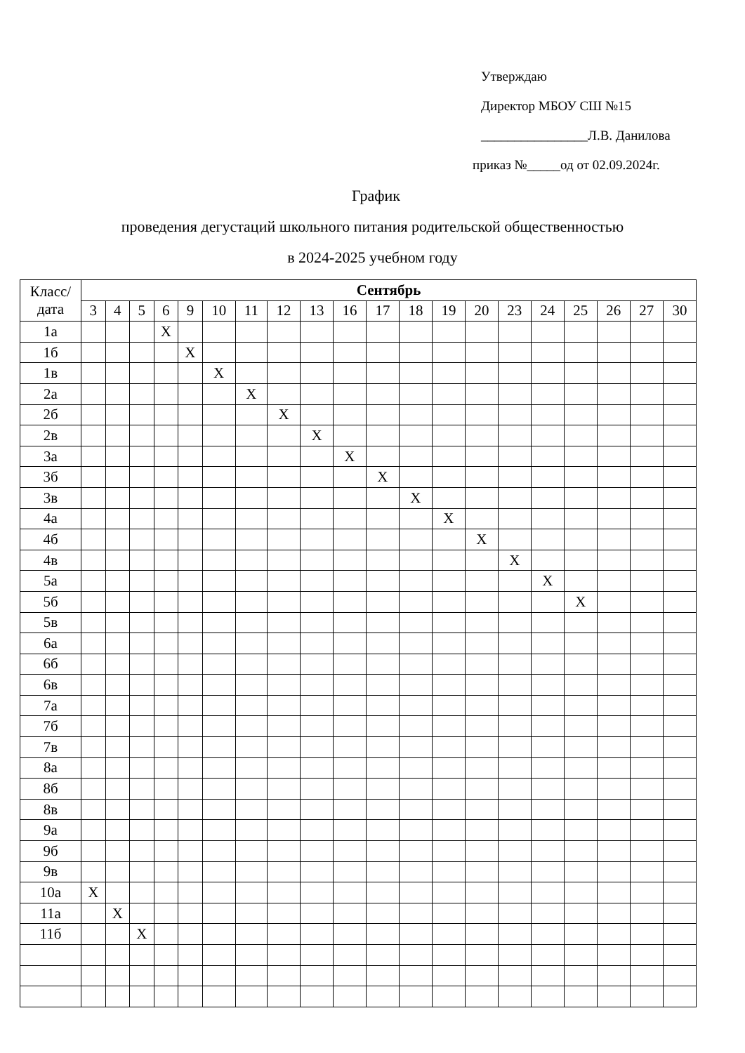Утверждаю
Директор МБОУ СШ №15
________________Л.В. Данилова
приказ №_____од от 02.09.2024г.
График
проведения дегустаций школьного питания родительской общественностью
в 2024-2025 учебном году
| Класс/ дата | Сентябрь | | | | | | | | | | | | | | | | | | | |
| --- | --- | --- | --- | --- | --- | --- | --- | --- | --- | --- | --- | --- | --- | --- | --- | --- | --- | --- | --- | --- |
| | 3 | 4 | 5 | 6 | 9 | 10 | 11 | 12 | 13 | 16 | 17 | 18 | 19 | 20 | 23 | 24 | 25 | 26 | 27 | 30 |
| 1а | | | | X | | | | | | | | | | | | | | | | |
| 1б | | | | | X | | | | | | | | | | | | | | | |
| 1в | | | | | | X | | | | | | | | | | | | | | |
| 2а | | | | | | | X | | | | | | | | | | | | | |
| 2б | | | | | | | | X | | | | | | | | | | | | |
| 2в | | | | | | | | | X | | | | | | | | | | | |
| 3а | | | | | | | | | | X | | | | | | | | | | |
| 3б | | | | | | | | | | | X | | | | | | | | | |
| 3в | | | | | | | | | | | | X | | | | | | | | |
| 4а | | | | | | | | | | | | | X | | | | | | | |
| 4б | | | | | | | | | | | | | | X | | | | | | |
| 4в | | | | | | | | | | | | | | | X | | | | | |
| 5а | | | | | | | | | | | | | | | | X | | | | |
| 5б | | | | | | | | | | | | | | | | | X | | | |
| 5в | | | | | | | | | | | | | | | | | | | | |
| 6а | | | | | | | | | | | | | | | | | | | | |
| 6б | | | | | | | | | | | | | | | | | | | | |
| 6в | | | | | | | | | | | | | | | | | | | | |
| 7а | | | | | | | | | | | | | | | | | | | | |
| 7б | | | | | | | | | | | | | | | | | | | | |
| 7в | | | | | | | | | | | | | | | | | | | | |
| 8а | | | | | | | | | | | | | | | | | | | | |
| 8б | | | | | | | | | | | | | | | | | | | | |
| 8в | | | | | | | | | | | | | | | | | | | | |
| 9а | | | | | | | | | | | | | | | | | | | | |
| 9б | | | | | | | | | | | | | | | | | | | | |
| 9в | | | | | | | | | | | | | | | | | | | | |
| 10а | X | | | | | | | | | | | | | | | | | | | |
| 11а | | X | | | | | | | | | | | | | | | | | | |
| 11б | | | X | | | | | | | | | | | | | | | | | |